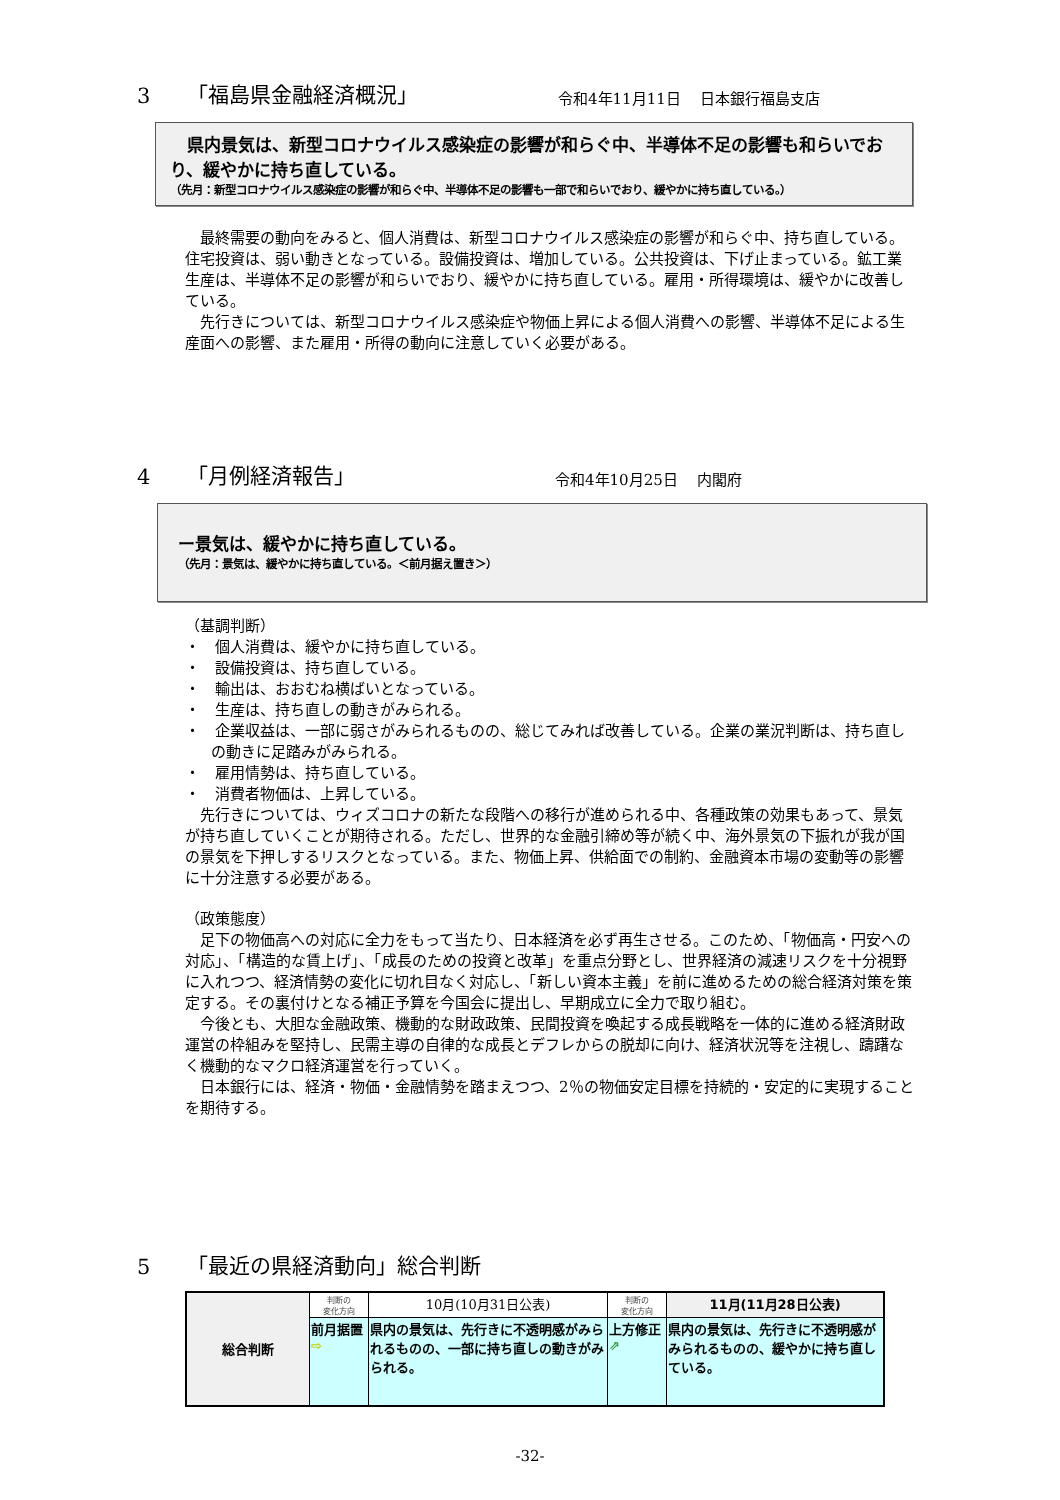3 「福島県金融経済概況」 令和4年11月11日　 日本銀行福島支店
　県内景気は、新型コロナウイルス感染症の影響が和らぐ中、半導体不足の影響も和らいでおり、緩やかに持ち直している。
（先月：新型コロナウイルス感染症の影響が和らぐ中、半導体不足の影響も一部で和らいでおり、緩やかに持ち直している。）
　最終需要の動向をみると、個人消費は、新型コロナウイルス感染症の影響が和らぐ中、持ち直している。住宅投資は、弱い動きとなっている。設備投資は、増加している。公共投資は、下げ止まっている。鉱工業生産は、半導体不足の影響が和らいでおり、緩やかに持ち直している。雇用・所得環境は、緩やかに改善している。
　先行きについては、新型コロナウイルス感染症や物価上昇による個人消費への影響、半導体不足による生産面への影響、また雇用・所得の動向に注意していく必要がある。
4 「月例経済報告」 令和4年10月25日　 内閣府
ー景気は、緩やかに持ち直している。
（先月：景気は、緩やかに持ち直している。＜前月据え置き＞）
（基調判断）
・　個人消費は、緩やかに持ち直している。
・　設備投資は、持ち直している。
・　輸出は、おおむね横ばいとなっている。
・　生産は、持ち直しの動きがみられる。
・　企業収益は、一部に弱さがみられるものの、総じてみれば改善している。企業の業況判断は、持ち直しの動きに足踏みがみられる。
・　雇用情勢は、持ち直している。
・　消費者物価は、上昇している。
　先行きについては、ウィズコロナの新たな段階への移行が進められる中、各種政策の効果もあって、景気が持ち直していくことが期待される。ただし、世界的な金融引締め等が続く中、海外景気の下振れが我が国の景気を下押しするリスクとなっている。また、物価上昇、供給面での制約、金融資本市場の変動等の影響に十分注意する必要がある。
（政策態度）
　足下の物価高への対応に全力をもって当たり、日本経済を必ず再生させる。このため、「物価高・円安への対応」、「構造的な賃上げ」、「成長のための投資と改革」を重点分野とし、世界経済の減速リスクを十分視野に入れつつ、経済情勢の変化に切れ目なく対応し、「新しい資本主義」を前に進めるための総合経済対策を策定する。その裏付けとなる補正予算を今国会に提出し、早期成立に全力で取り組む。
　今後とも、大胆な金融政策、機動的な財政政策、民間投資を喚起する成長戦略を一体的に進める経済財政運営の枠組みを堅持し、民需主導の自律的な成長とデフレからの脱却に向け、経済状況等を注視し、躊躇なく機動的なマクロ経済運営を行っていく。
　日本銀行には、経済・物価・金融情勢を踏まえつつ、2％の物価安定目標を持続的・安定的に実現することを期待する。
5 「最近の県経済動向」総合判断
| 総合判断 | 判断の 変化方向 | 10月(10月31日公表) | 判断の 変化方向 | 11月(11月28日公表) |
| | 前月据置 ⇨ | 県内の景気は、先行きに不透明感がみられるものの、一部に持ち直しの動きがみられる。 | 上方修正 ⇗ | 県内の景気は、先行きに不透明感がみられるものの、緩やかに持ち直している。 |
-32-